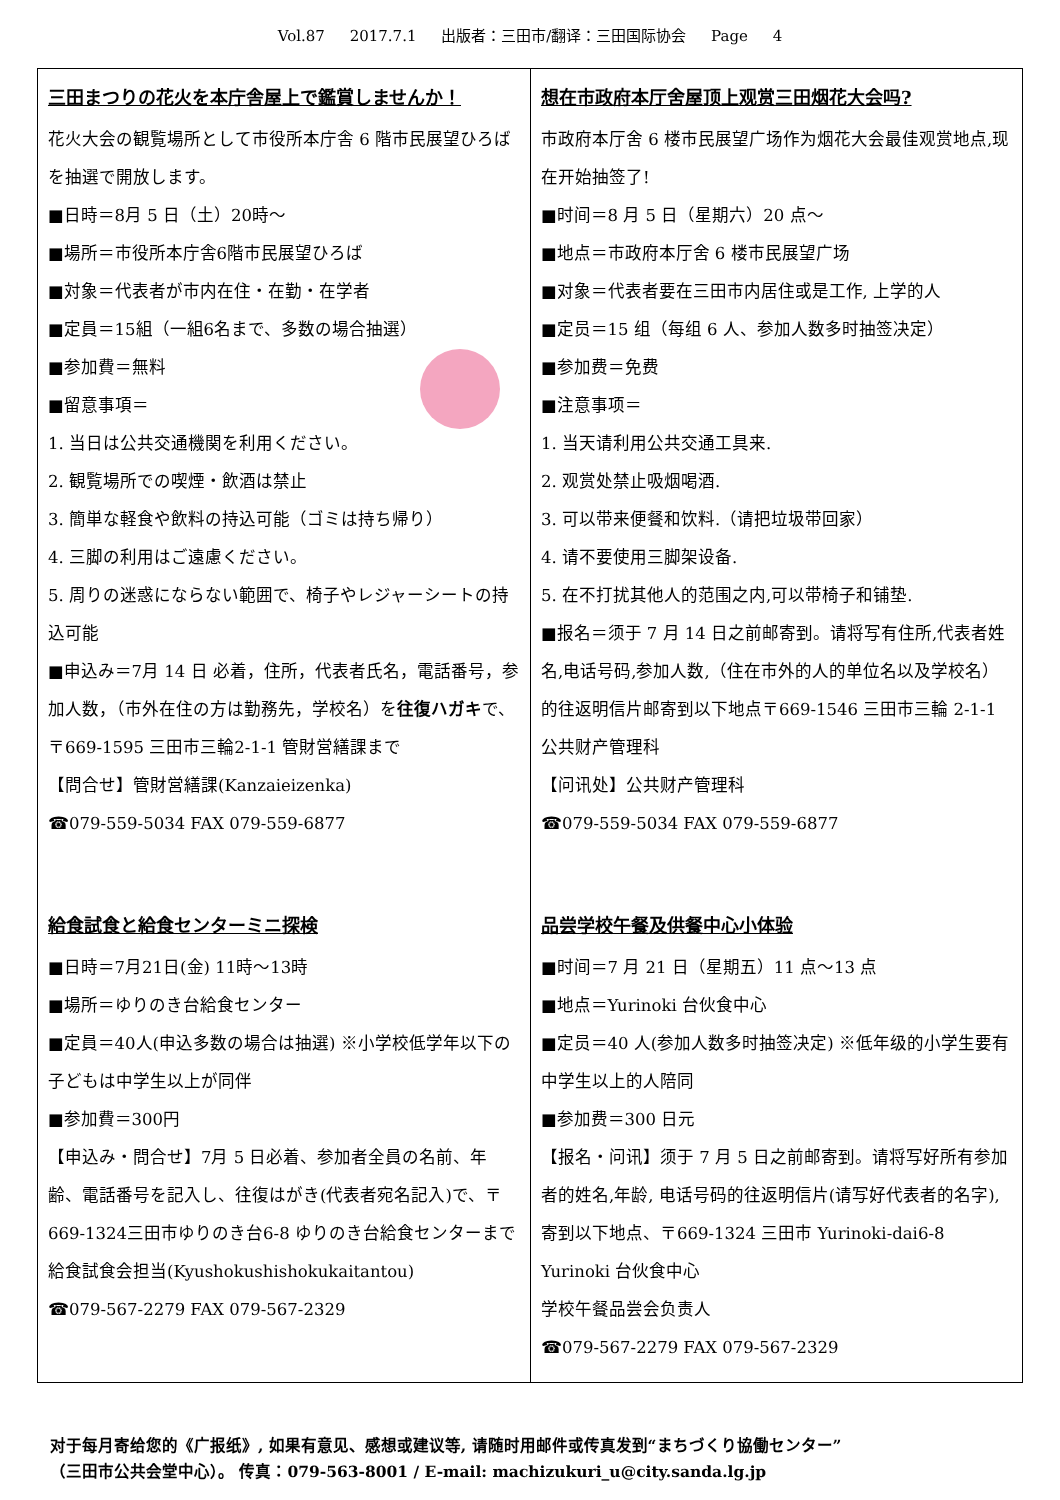Vol.87 2017.7.1 出版者：三田市/翻译：三田国际协会 Page 4
三田まつりの花火を本庁舎屋上で鑑賞しませんか！
花火大会の観覧場所として市役所本庁舎 6 階市民展望ひろばを抽選で開放します。
■日時＝8月 5 日（土）20時～
■場所＝市役所本庁舎6階市民展望ひろば
■対象＝代表者が市内在住・在勤・在学者
■定員＝15組（一組6名まで、多数の場合抽選）
■参加費＝無料
■留意事項＝
1. 当日は公共交通機関を利用ください。
2. 観覧場所での喫煙・飲酒は禁止
3. 簡単な軽食や飲料の持込可能（ゴミは持ち帰り）
4. 三脚の利用はご遠慮ください。
5. 周りの迷惑にならない範囲で、椅子やレジャーシートの持込可能
■申込み＝7月 14 日 必着，住所，代表者氏名，電話番号，参加人数，（市外在住の方は勤務先，学校名）を往復ハガキで、〒669-1595 三田市三輪2-1-1 管財営繕課まで
【問合せ】管財営繕課(Kanzaieizenka)
☎079-559-5034 FAX 079-559-6877
給食試食と給食センターミニ探検
■日時＝7月21日(金) 11時～13時
■場所＝ゆりのき台給食センター
■定員＝40人(申込多数の場合は抽選) ※小学校低学年以下の子どもは中学生以上が同伴
■参加費＝300円
【申込み・問合せ】7月 5 日必着、参加者全員の名前、年齢、電話番号を記入し、往復はがき(代表者宛名記入)で、〒669-1324三田市ゆりのき台6-8 ゆりのき台給食センターまで
給食試食会担当(Kyushokushishokukaitantou)
☎079-567-2279 FAX 079-567-2329
想在市政府本厅舍屋顶上观赏三田烟花大会吗?
市政府本厅舍 6 楼市民展望广场作为烟花大会最佳观赏地点,现在开始抽签了!
■时间＝8 月 5 日（星期六）20 点～
■地点＝市政府本厅舍 6 楼市民展望广场
■对象＝代表者要在三田市内居住或是工作, 上学的人
■定员＝15 组（每组 6 人、参加人数多时抽签决定）
■参加费＝免费
■注意事项＝
1. 当天请利用公共交通工具来.
2. 观赏处禁止吸烟喝酒.
3. 可以带来便餐和饮料.（请把垃圾带回家）
4. 请不要使用三脚架设备.
5. 在不打扰其他人的范围之内,可以带椅子和铺垫.
■报名＝须于 7 月 14 日之前邮寄到。请将写有住所,代表者姓名,电话号码,参加人数,（住在市外的人的单位名以及学校名）的往返明信片邮寄到以下地点〒669-1546 三田市三輪 2-1-1 公共财产管理科
【问讯处】公共财产管理科
☎079-559-5034 FAX 079-559-6877
品尝学校午餐及供餐中心小体验
■时间＝7 月 21 日（星期五）11 点～13 点
■地点＝Yurinoki 台伙食中心
■定员＝40 人(参加人数多时抽签决定) ※低年级的小学生要有中学生以上的人陪同
■参加费＝300 日元
【报名・问讯】须于 7 月 5 日之前邮寄到。请将写好所有参加者的姓名,年龄, 电话号码的往返明信片(请写好代表者的名字), 寄到以下地点、〒669-1324 三田市 Yurinoki-dai6-8 Yurinoki 台伙食中心
学校午餐品尝会负责人
☎079-567-2279 FAX 079-567-2329
对于每月寄给您的《广报纸》, 如果有意见、感想或建议等, 请随时用邮件或传真发到“まちづくり協働センター”
（三田市公共会堂中心）。 传真：079-563-8001 / E-mail: machizukuri_u@city.sanda.lg.jp